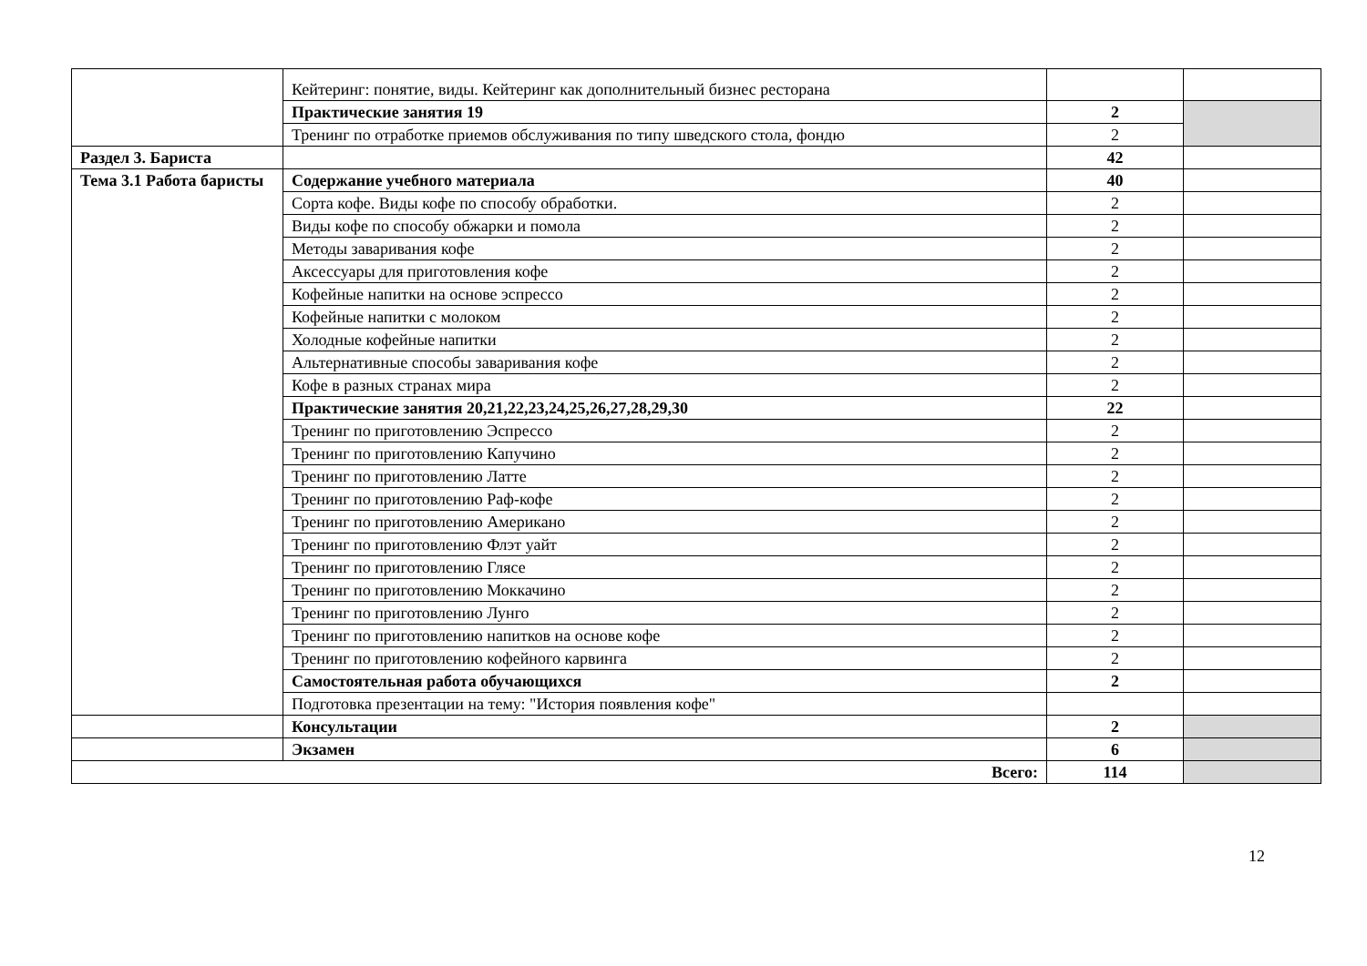| | Кейтеринг: понятие, виды. Кейтеринг как дополнительный бизнес ресторана | | |
| | Практические занятия 19 | 2 | |
| | Тренинг по отработке приемов обслуживания по типу шведского стола, фондю | 2 | |
| Раздел 3. Бариста | | 42 | |
| Тема 3.1 Работа баристы | Содержание учебного материала | 40 | |
| | Сорта кофе. Виды кофе по способу обработки. | 2 | |
| | Виды кофе по способу обжарки и помола | 2 | |
| | Методы заваривания кофе | 2 | |
| | Аксессуары для приготовления кофе | 2 | |
| | Кофейные напитки на основе эспрессо | 2 | |
| | Кофейные напитки с молоком | 2 | |
| | Холодные кофейные напитки | 2 | |
| | Альтернативные способы заваривания кофе | 2 | |
| | Кофе в разных странах мира | 2 | |
| | Практические занятия 20,21,22,23,24,25,26,27,28,29,30 | 22 | |
| | Тренинг по приготовлению Эспрессо | 2 | |
| | Тренинг по приготовлению Капучино | 2 | |
| | Тренинг по приготовлению Латте | 2 | |
| | Тренинг по приготовлению Раф-кофе | 2 | |
| | Тренинг по приготовлению Американо | 2 | |
| | Тренинг по приготовлению Флэт уайт | 2 | |
| | Тренинг по приготовлению Глясе | 2 | |
| | Тренинг по приготовлению Моккачино | 2 | |
| | Тренинг по приготовлению Лунго | 2 | |
| | Тренинг по приготовлению напитков на основе кофе | 2 | |
| | Тренинг по приготовлению кофейного карвинга | 2 | |
| | Самостоятельная работа обучающихся | 2 | |
| | Подготовка презентации на тему: "История появления кофе" | | |
| | Консультации | 2 | |
| | Экзамен | 6 | |
| Всего: | | 114 | |
12